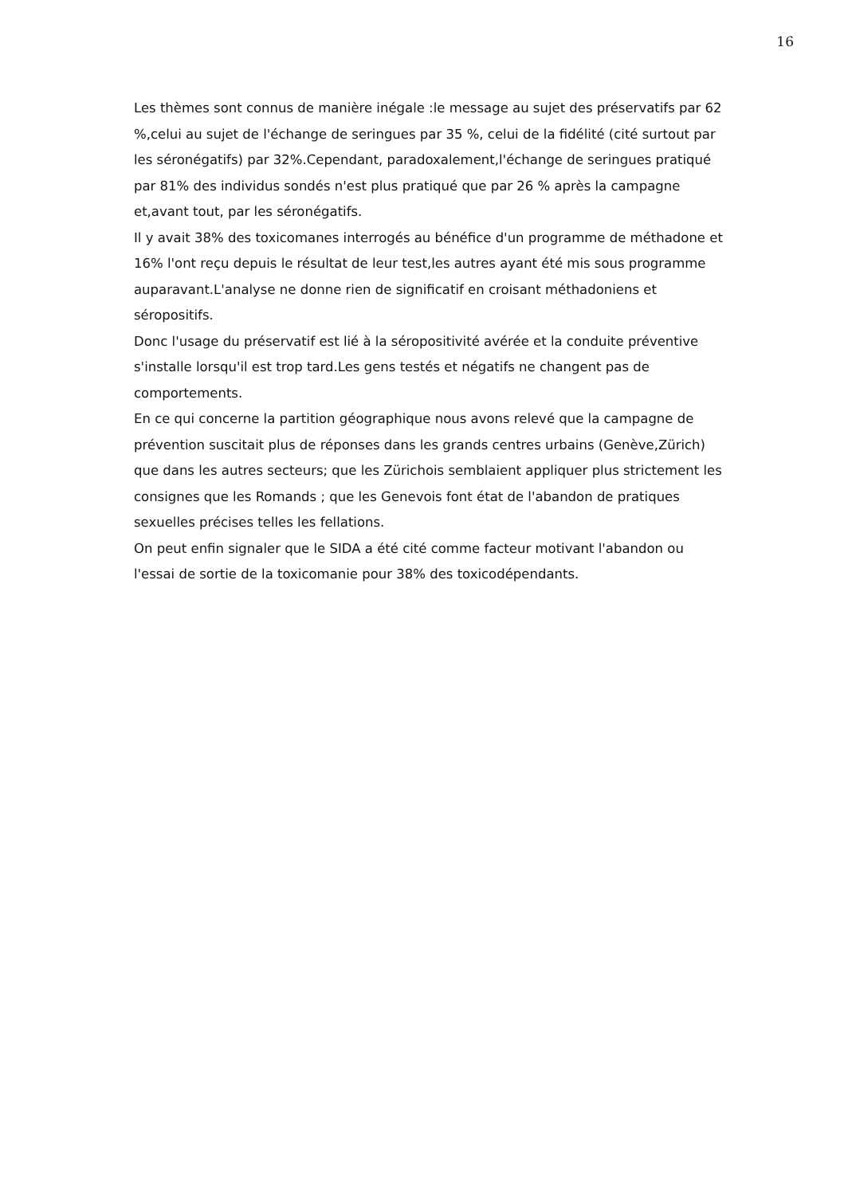16
Les thèmes sont connus de manière inégale :le message au sujet des préservatifs par 62 %,celui au sujet de l'échange de seringues par 35 %, celui de la fidélité (cité surtout par les séronégatifs) par 32%.Cependant, paradoxalement,l'échange de seringues pratiqué par 81% des individus sondés n'est plus pratiqué que par 26 % après la campagne et,avant tout, par les séronégatifs.
Il y avait 38% des toxicomanes interrogés au bénéfice d'un programme de méthadone et 16% l'ont reçu depuis le résultat de leur test,les autres ayant été mis sous programme auparavant.L'analyse ne donne rien de significatif en croisant méthadoniens et séropositifs.
Donc l'usage du préservatif est lié à la séropositivité avérée et la conduite préventive s'installe lorsqu'il est trop tard.Les gens testés et négatifs ne changent pas de comportements.
En ce qui concerne la partition géographique nous avons relevé que la campagne de prévention suscitait plus de réponses dans les grands centres urbains (Genève,Zürich) que dans les autres secteurs; que les Zürichois semblaient appliquer plus strictement les consignes que les Romands ; que les Genevois font état de l'abandon de pratiques sexuelles précises telles les fellations.
On peut enfin signaler que le SIDA a été cité comme facteur motivant l'abandon ou l'essai de sortie de la toxicomanie pour 38% des toxicodépendants.